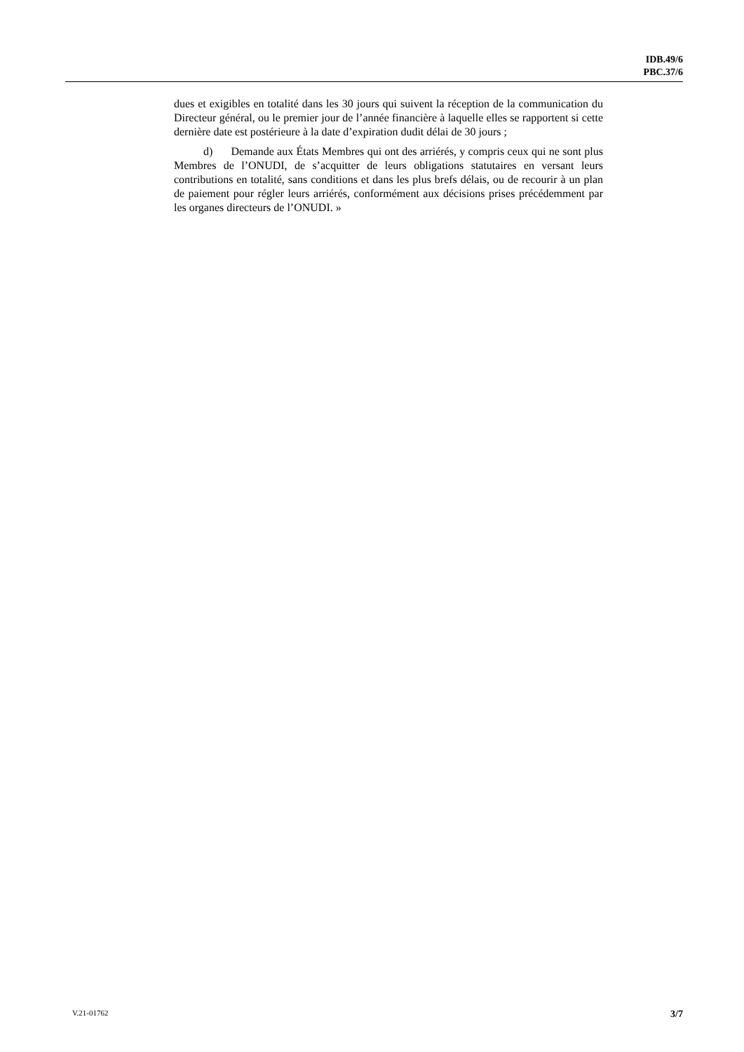IDB.49/6
PBC.37/6
dues et exigibles en totalité dans les 30 jours qui suivent la réception de la communication du Directeur général, ou le premier jour de l’année financière à laquelle elles se rapportent si cette dernière date est postérieure à la date d’expiration dudit délai de 30 jours ;
d) Demande aux États Membres qui ont des arriérés, y compris ceux qui ne sont plus Membres de l’ONUDI, de s’acquitter de leurs obligations statutaires en versant leurs contributions en totalité, sans conditions et dans les plus brefs délais, ou de recourir à un plan de paiement pour régler leurs arriérés, conformément aux décisions prises précédemment par les organes directeurs de l’ONUDI. »
V.21-01762 3/7